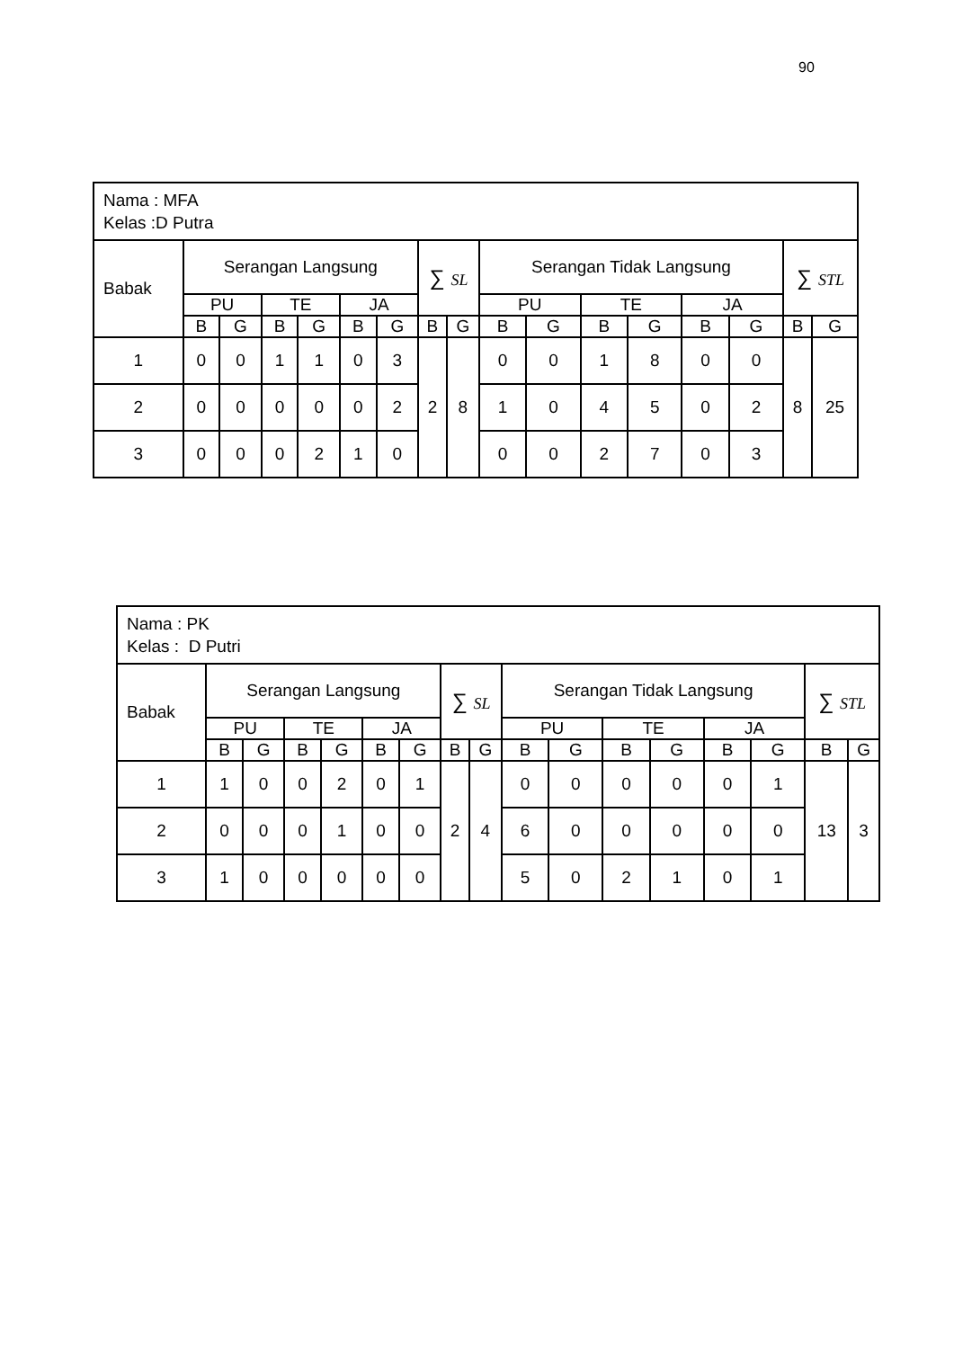90
| Nama : MFA Kelas :D Putra | | | | | | | | | | | | | | | | |
| Babak | Serangan Langsung | | | | | | ∑ SL | | Serangan Tidak Langsung | | | | | | ∑ STL | |
| | PU | | TE | | JA | | | | PU | | TE | | JA | | | |
| | B | G | B | G | B | G | B | G | B | G | B | G | B | G | B | G |
| 1 | 0 | 0 | 1 | 1 | 0 | 3 | 2 | 8 | 0 | 0 | 1 | 8 | 0 | 0 | 8 | 25 |
| 2 | 0 | 0 | 0 | 0 | 0 | 2 | | | 1 | 0 | 4 | 5 | 0 | 2 | | |
| 3 | 0 | 0 | 0 | 2 | 1 | 0 | | | 0 | 0 | 2 | 7 | 0 | 3 | | |
| Nama : PK Kelas : D Putri | | | | | | | | | | | | | | | | |
| Babak | Serangan Langsung | | | | | | ∑ SL | | Serangan Tidak Langsung | | | | | | ∑ STL | |
| | PU | | TE | | JA | | | | PU | | TE | | JA | | | |
| | B | G | B | G | B | G | B | G | B | G | B | G | B | G | B | G |
| 1 | 1 | 0 | 0 | 2 | 0 | 1 | 2 | 4 | 0 | 0 | 0 | 0 | 0 | 1 | 13 | 3 |
| 2 | 0 | 0 | 0 | 1 | 0 | 0 | | | 6 | 0 | 0 | 0 | 0 | 0 | | |
| 3 | 1 | 0 | 0 | 0 | 0 | 0 | | | 5 | 0 | 2 | 1 | 0 | 1 | | |